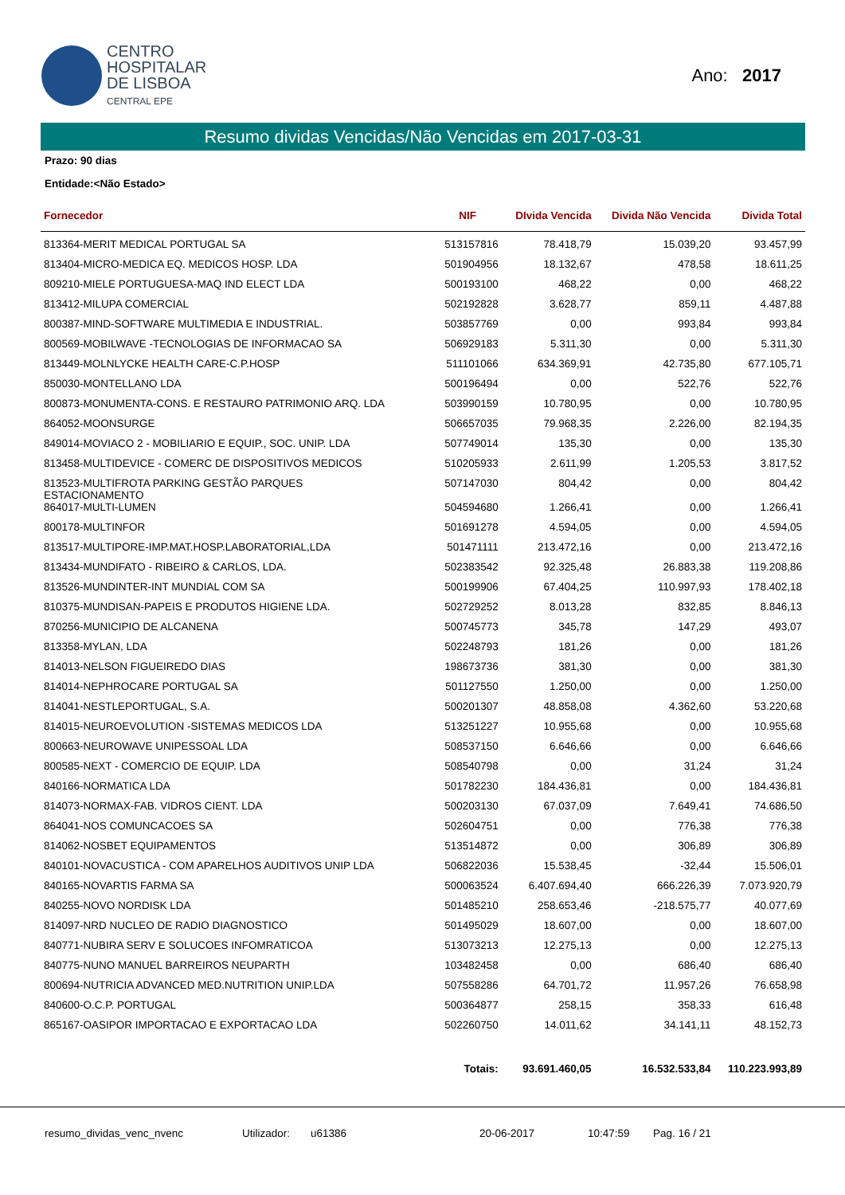CENTRO
HOSPITALAR
DE LISBOA
CENTRAL EPE
Ano: 2017
Resumo dividas Vencidas/Não Vencidas em 2017-03-31
Prazo: 90 dias
Entidade:<Não Estado>
| Fornecedor | NIF | DIvida Vencida | Divida Não Vencida | Divida Total |
| --- | --- | --- | --- | --- |
| 813364-MERIT MEDICAL PORTUGAL SA | 513157816 | 78.418,79 | 15.039,20 | 93.457,99 |
| 813404-MICRO-MEDICA EQ. MEDICOS HOSP. LDA | 501904956 | 18.132,67 | 478,58 | 18.611,25 |
| 809210-MIELE PORTUGUESA-MAQ IND ELECT LDA | 500193100 | 468,22 | 0,00 | 468,22 |
| 813412-MILUPA COMERCIAL | 502192828 | 3.628,77 | 859,11 | 4.487,88 |
| 800387-MIND-SOFTWARE MULTIMEDIA E INDUSTRIAL. | 503857769 | 0,00 | 993,84 | 993,84 |
| 800569-MOBILWAVE -TECNOLOGIAS DE INFORMACAO SA | 506929183 | 5.311,30 | 0,00 | 5.311,30 |
| 813449-MOLNLYCKE HEALTH CARE-C.P.HOSP | 511101066 | 634.369,91 | 42.735,80 | 677.105,71 |
| 850030-MONTELLANO LDA | 500196494 | 0,00 | 522,76 | 522,76 |
| 800873-MONUMENTA-CONS. E RESTAURO PATRIMONIO ARQ. LDA | 503990159 | 10.780,95 | 0,00 | 10.780,95 |
| 864052-MOONSURGE | 506657035 | 79.968,35 | 2.226,00 | 82.194,35 |
| 849014-MOVIACO 2 - MOBILIARIO E EQUIP., SOC. UNIP. LDA | 507749014 | 135,30 | 0,00 | 135,30 |
| 813458-MULTIDEVICE - COMERC DE DISPOSITIVOS MEDICOS | 510205933 | 2.611,99 | 1.205,53 | 3.817,52 |
| 813523-MULTIFROTA PARKING GESTÃO PARQUES ESTACIONAMENTO | 507147030 | 804,42 | 0,00 | 804,42 |
| 864017-MULTI-LUMEN | 504594680 | 1.266,41 | 0,00 | 1.266,41 |
| 800178-MULTINFOR | 501691278 | 4.594,05 | 0,00 | 4.594,05 |
| 813517-MULTIPORE-IMP.MAT.HOSP.LABORATORIAL,LDA | 501471111 | 213.472,16 | 0,00 | 213.472,16 |
| 813434-MUNDIFATO - RIBEIRO & CARLOS, LDA. | 502383542 | 92.325,48 | 26.883,38 | 119.208,86 |
| 813526-MUNDINTER-INT MUNDIAL COM SA | 500199906 | 67.404,25 | 110.997,93 | 178.402,18 |
| 810375-MUNDISAN-PAPEIS E PRODUTOS HIGIENE LDA. | 502729252 | 8.013,28 | 832,85 | 8.846,13 |
| 870256-MUNICIPIO DE ALCANENA | 500745773 | 345,78 | 147,29 | 493,07 |
| 813358-MYLAN, LDA | 502248793 | 181,26 | 0,00 | 181,26 |
| 814013-NELSON FIGUEIREDO DIAS | 198673736 | 381,30 | 0,00 | 381,30 |
| 814014-NEPHROCARE PORTUGAL SA | 501127550 | 1.250,00 | 0,00 | 1.250,00 |
| 814041-NESTLEPORTUGAL, S.A. | 500201307 | 48.858,08 | 4.362,60 | 53.220,68 |
| 814015-NEUROEVOLUTION -SISTEMAS MEDICOS LDA | 513251227 | 10.955,68 | 0,00 | 10.955,68 |
| 800663-NEUROWAVE UNIPESSOAL LDA | 508537150 | 6.646,66 | 0,00 | 6.646,66 |
| 800585-NEXT - COMERCIO DE EQUIP. LDA | 508540798 | 0,00 | 31,24 | 31,24 |
| 840166-NORMATICA LDA | 501782230 | 184.436,81 | 0,00 | 184.436,81 |
| 814073-NORMAX-FAB. VIDROS CIENT. LDA | 500203130 | 67.037,09 | 7.649,41 | 74.686,50 |
| 864041-NOS COMUNCACOES SA | 502604751 | 0,00 | 776,38 | 776,38 |
| 814062-NOSBET EQUIPAMENTOS | 513514872 | 0,00 | 306,89 | 306,89 |
| 840101-NOVACUSTICA - COM APARELHOS AUDITIVOS UNIP LDA | 506822036 | 15.538,45 | -32,44 | 15.506,01 |
| 840165-NOVARTIS FARMA SA | 500063524 | 6.407.694,40 | 666.226,39 | 7.073.920,79 |
| 840255-NOVO NORDISK LDA | 501485210 | 258.653,46 | -218.575,77 | 40.077,69 |
| 814097-NRD NUCLEO DE RADIO DIAGNOSTICO | 501495029 | 18.607,00 | 0,00 | 18.607,00 |
| 840771-NUBIRA SERV E SOLUCOES INFOMRATICOA | 513073213 | 12.275,13 | 0,00 | 12.275,13 |
| 840775-NUNO MANUEL BARREIROS NEUPARTH | 103482458 | 0,00 | 686,40 | 686,40 |
| 800694-NUTRICIA ADVANCED MED.NUTRITION UNIP.LDA | 507558286 | 64.701,72 | 11.957,26 | 76.658,98 |
| 840600-O.C.P. PORTUGAL | 500364877 | 258,15 | 358,33 | 616,48 |
| 865167-OASIPOR IMPORTACAO E EXPORTACAO LDA | 502260750 | 14.011,62 | 34.141,11 | 48.152,73 |
| | Totais: | 93.691.460,05 | 16.532.533,84 | 110.223.993,89 |
resumo_dividas_venc_nvenc Utilizador: u61386 20-06-2017 10:47:59 Pag. 16 / 21